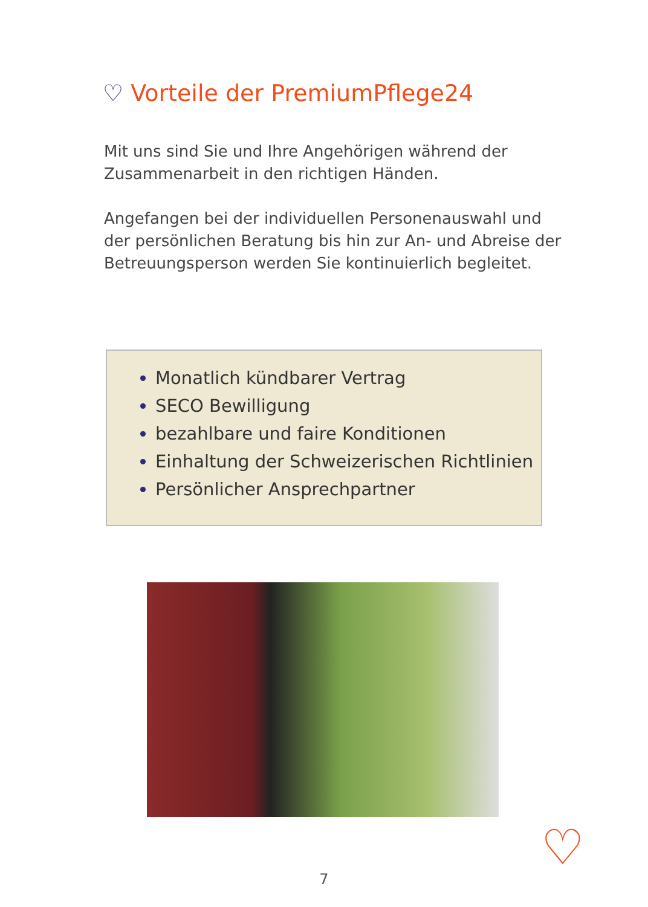♡ Vorteile der PremiumPflege24
Mit uns sind Sie und Ihre Angehörigen während der Zusammenarbeit in den richtigen Händen.
Angefangen bei der individuellen Personenauswahl und der persönlichen Beratung bis hin zur An- und Abreise der Betreuungsperson werden Sie kontinuierlich begleitet.
Monatlich kündbarer Vertrag
SECO Bewilligung
bezahlbare und faire Konditionen
Einhaltung der Schweizerischen Richtlinien
Persönlicher Ansprechpartner
♡
7